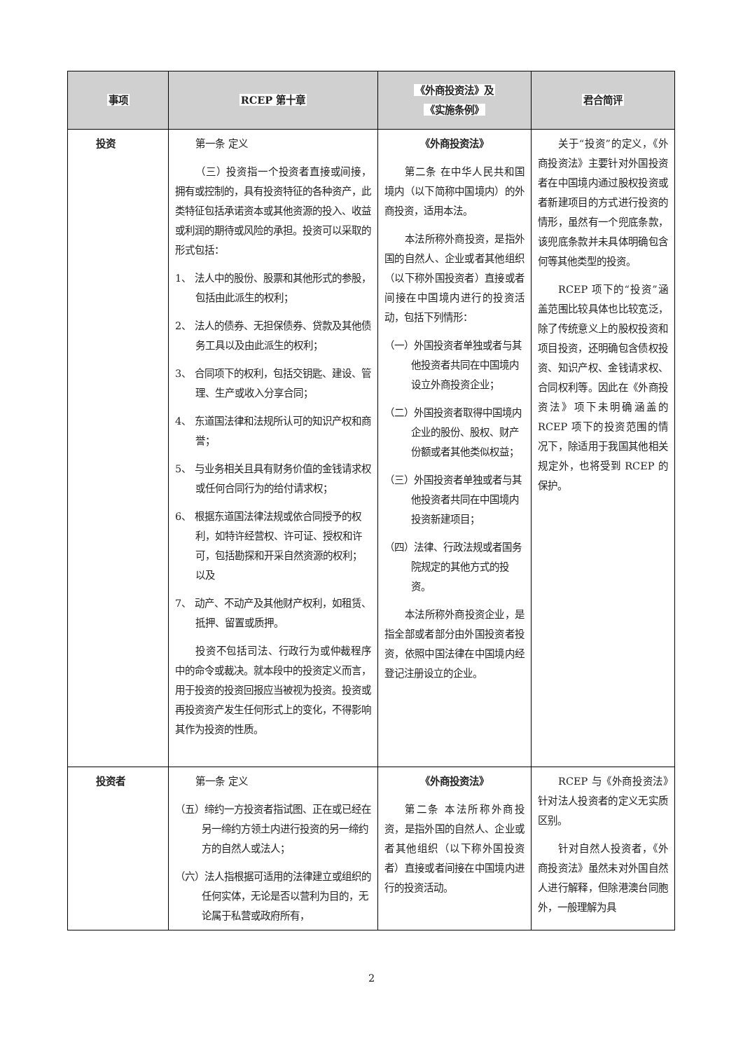| 事项 | RCEP 第十章 | 《外商投资法》及 《实施条例》 | 君合简评 |
| --- | --- | --- | --- |
| 投资 | 第一条 定义 （三）投资指一个投资者直接或间接，拥有或控制的，具有投资特征的各种资产，此类特征包括承诺资本或其他资源的投入、收益或利润的期待或风险的承担。投资可以采取的形式包括： 1、 法人中的股份、股票和其他形式的参股，包括由此派生的权利； 2、 法人的债券、无担保债券、贷款及其他债务工具以及由此派生的权利； 3、 合同项下的权利，包括交钥匙、建设、管理、生产或收入分享合同； 4、 东道国法律和法规所认可的知识产权和商誉； 5、 与业务相关且具有财务价值的金钱请求权或任何合同行为的给付请求权； 6、 根据东道国法律法规或依合同授予的权利，如特许经营权、许可证、授权和许可，包括勘探和开采自然资源的权利；以及 7、 动产、不动产及其他财产权利，如租赁、抵押、留置或质押。 投资不包括司法、行政行为或仲裁程序中的命令或裁决。就本段中的投资定义而言，用于投资的投资回报应当被视为投资。投资或再投资资产发生任何形式上的变化，不得影响其作为投资的性质。 | 《外商投资法》 第二条 在中华人民共和国境内（以下简称中国境内）的外商投资，适用本法。 本法所称外商投资，是指外国的自然人、企业或者其他组织（以下称外国投资者）直接或者间接在中国境内进行的投资活动，包括下列情形： （一）外国投资者单独或者与其他投资者共同在中国境内设立外商投资企业； （二）外国投资者取得中国境内企业的股份、股权、财产份额或者其他类似权益； （三）外国投资者单独或者与其他投资者共同在中国境内投资新建项目； （四）法律、行政法规或者国务院规定的其他方式的投资。 本法所称外商投资企业，是指全部或者部分由外国投资者投资，依照中国法律在中国境内经登记注册设立的企业。 | 关于“投资”的定义，《外商投资法》主要针对外国投资者在中国境内通过股权投资或者新建项目的方式进行投资的情形，虽然有一个兜底条款，该兜底条款并未具体明确包含何等其他类型的投资。 RCEP 项下的“投资”涵盖范围比较具体也比较宽泛，除了传统意义上的股权投资和项目投资，还明确包含债权投资、知识产权、金钱请求权、合同权利等。因此在《外商投资法》项下未明确涵盖的 RCEP 项下的投资范围的情况下，除适用于我国其他相关规定外，也将受到 RCEP 的保护。 |
| 投资者 | 第一条 定义 （五）缔约一方投资者指试图、正在或已经在另一缔约方领土内进行投资的另一缔约方的自然人或法人； （六）法人指根据可适用的法律建立或组织的任何实体，无论是否以营利为目的，无论属于私营或政府所有， | 《外商投资法》 第二条 本法所称外商投资，是指外国的自然人、企业或者其他组织（以下称外国投资者）直接或者间接在中国境内进行的投资活动。 | RCEP 与《外商投资法》针对法人投资者的定义无实质区别。 针对自然人投资者，《外商投资法》虽然未对外国自然人进行解释，但除港澳台同胞外，一般理解为具 |
2